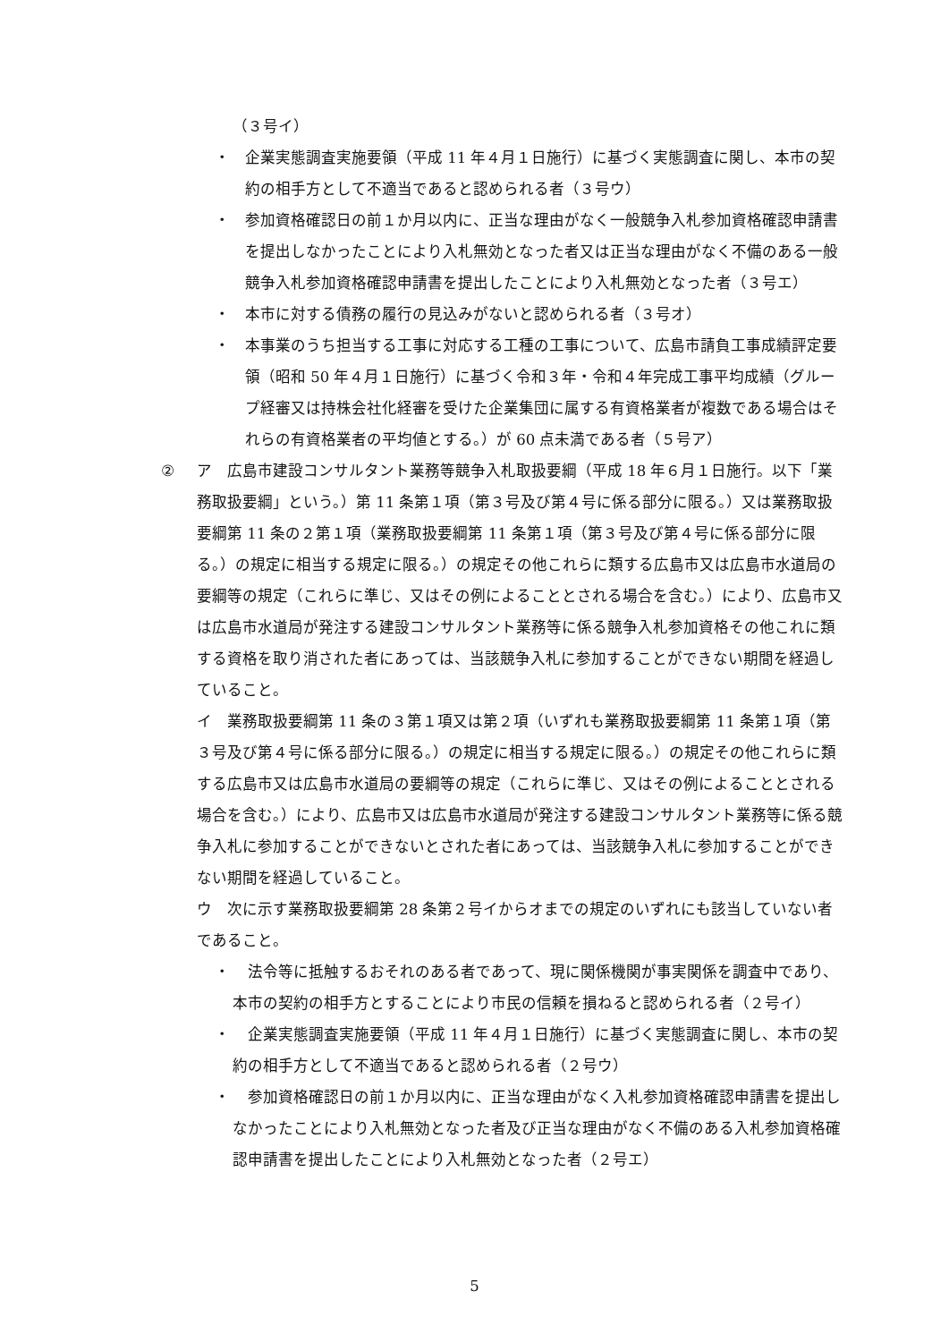（３号イ）
・ 企業実態調査実施要領（平成 11 年４月１日施行）に基づく実態調査に関し、本市の契約の相手方として不適当であると認められる者（３号ウ）
・ 参加資格確認日の前１か月以内に、正当な理由がなく一般競争入札参加資格確認申請書を提出しなかったことにより入札無効となった者又は正当な理由がなく不備のある一般競争入札参加資格確認申請書を提出したことにより入札無効となった者（３号エ）
・ 本市に対する債務の履行の見込みがないと認められる者（３号オ）
・ 本事業のうち担当する工事に対応する工種の工事について、広島市請負工事成績評定要領（昭和 50 年４月１日施行）に基づく令和３年・令和４年完成工事平均成績（グループ経審又は持株会社化経審を受けた企業集団に属する有資格業者が複数である場合はそれらの有資格業者の平均値とする。）が 60 点未満である者（５号ア）
② ア　広島市建設コンサルタント業務等競争入札取扱要綱（平成 18 年６月１日施行。以下「業務取扱要綱」という。）第 11 条第１項（第３号及び第４号に係る部分に限る。）又は業務取扱要綱第 11 条の２第１項（業務取扱要綱第 11 条第１項（第３号及び第４号に係る部分に限る。）の規定に相当する規定に限る。）の規定その他これらに類する広島市又は広島市水道局の要綱等の規定（これらに準じ、又はその例によることとされる場合を含む。）により、広島市又は広島市水道局が発注する建設コンサルタント業務等に係る競争入札参加資格その他これに類する資格を取り消された者にあっては、当該競争入札に参加することができない期間を経過していること。
イ　業務取扱要綱第 11 条の３第１項又は第２項（いずれも業務取扱要綱第 11 条第１項（第３号及び第４号に係る部分に限る。）の規定に相当する規定に限る。）の規定その他これらに類する広島市又は広島市水道局の要綱等の規定（これらに準じ、又はその例によることとされる場合を含む。）により、広島市又は広島市水道局が発注する建設コンサルタント業務等に係る競争入札に参加することができないとされた者にあっては、当該競争入札に参加することができない期間を経過していること。
ウ　次に示す業務取扱要綱第 28 条第２号イからオまでの規定のいずれにも該当していない者であること。
・　法令等に抵触するおそれのある者であって、現に関係機関が事実関係を調査中であり、本市の契約の相手方とすることにより市民の信頼を損ねると認められる者（２号イ）
・　企業実態調査実施要領（平成 11 年４月１日施行）に基づく実態調査に関し、本市の契約の相手方として不適当であると認められる者（２号ウ）
・　参加資格確認日の前１か月以内に、正当な理由がなく入札参加資格確認申請書を提出しなかったことにより入札無効となった者及び正当な理由がなく不備のある入札参加資格確認申請書を提出したことにより入札無効となった者（２号エ）
5